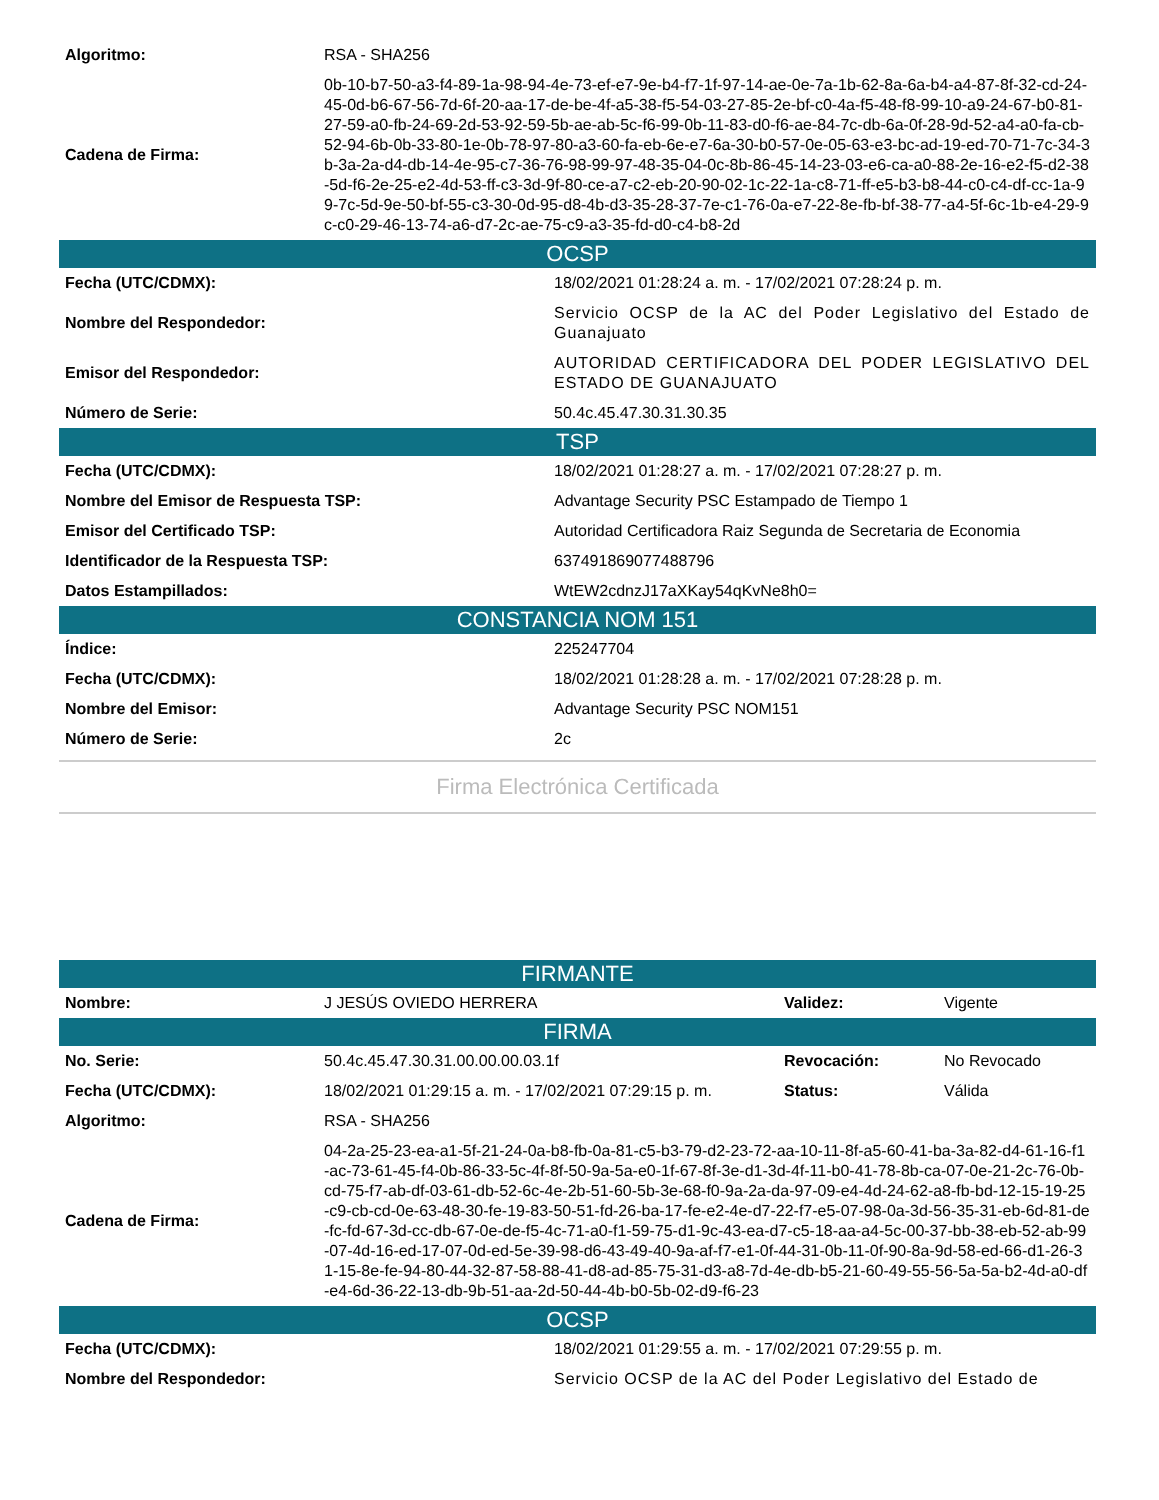| Algoritmo: | RSA - SHA256 |
| Cadena de Firma: | 0b-10-b7-50-a3-f4-89-1a-98-94-4e-73-ef-e7-9e-b4-f7-1f-97-14-ae-0e-7a-1b-62-8a-6a-b4-a4-87-8f-32-cd-24-45-0d-b6-67-56-7d-6f-20-aa-17-de-be-4f-a5-38-f5-54-03-27-85-2e-bf-c0-4a-f5-48-f8-99-10-a9-24-67-b0-81-27-59-a0-fb-24-69-2d-53-92-59-5b-ae-ab-5c-f6-99-0b-11-83-d0-f6-ae-84-7c-db-6a-0f-28-9d-52-a4-a0-fa-cb-52-94-6b-0b-33-80-1e-0b-78-97-80-a3-60-fa-eb-6e-e7-6a-30-b0-57-0e-05-63-e3-bc-ad-19-ed-70-71-7c-34-3b-3a-2a-d4-db-14-4e-95-c7-36-76-98-99-97-48-35-04-0c-8b-86-45-14-23-03-e6-ca-a0-88-2e-16-e2-f5-d2-38-5d-f6-2e-25-e2-4d-53-ff-c3-3d-9f-80-ce-a7-c2-eb-20-90-02-1c-22-1a-c8-71-ff-e5-b3-b8-44-c0-c4-df-cc-1a-99-7c-5d-9e-50-bf-55-c3-30-0d-95-d8-4b-d3-35-28-37-7e-c1-76-0a-e7-22-8e-fb-bf-38-77-a4-5f-6c-1b-e4-29-9c-c0-29-46-13-74-a6-d7-2c-ae-75-c9-a3-35-fd-d0-c4-b8-2d |
| OCSP | |
| Fecha (UTC/CDMX): | 18/02/2021 01:28:24 a. m. - 17/02/2021 07:28:24 p. m. |
| Nombre del Respondedor: | Servicio OCSP de la AC del Poder Legislativo del Estado de Guanajuato |
| Emisor del Respondedor: | AUTORIDAD CERTIFICADORA DEL PODER LEGISLATIVO DEL ESTADO DE GUANAJUATO |
| Número de Serie: | 50.4c.45.47.30.31.30.35 |
| TSP | |
| Fecha (UTC/CDMX): | 18/02/2021 01:28:27 a. m. - 17/02/2021 07:28:27 p. m. |
| Nombre del Emisor de Respuesta TSP: | Advantage Security PSC Estampado de Tiempo 1 |
| Emisor del Certificado TSP: | Autoridad Certificadora Raiz Segunda de Secretaria de Economia |
| Identificador de la Respuesta TSP: | 637491869077488796 |
| Datos Estampillados: | WtEW2cdnzJ17aXKay54qKvNe8h0= |
| CONSTANCIA NOM 151 | |
| Índice: | 225247704 |
| Fecha (UTC/CDMX): | 18/02/2021 01:28:28 a. m. - 17/02/2021 07:28:28 p. m. |
| Nombre del Emisor: | Advantage Security PSC NOM151 |
| Número de Serie: | 2c |
Firma Electrónica Certificada
| FIRMANTE | | | |
| Nombre: | J JESÚS OVIEDO HERRERA | Validez: | Vigente |
| FIRMA | | | |
| No. Serie: | 50.4c.45.47.30.31.00.00.00.03.1f | Revocación: | No Revocado |
| Fecha (UTC/CDMX): | 18/02/2021 01:29:15 a. m. - 17/02/2021 07:29:15 p. m. | Status: | Válida |
| Algoritmo: | RSA - SHA256 | | |
| Cadena de Firma: | 04-2a-25-23-ea-a1-5f-21-24-0a-b8-fb-0a-81-c5-b3-79-d2-23-72-aa-10-11-8f-a5-60-41-ba-3a-82-d4-61-16-f1-ac-73-61-45-f4-0b-86-33-5c-4f-8f-50-9a-5a-e0-1f-67-8f-3e-d1-3d-4f-11-b0-41-78-8b-ca-07-0e-21-2c-76-0b-cd-75-f7-ab-df-03-61-db-52-6c-4e-2b-51-60-5b-3e-68-f0-9a-2a-da-97-09-e4-4d-24-62-a8-fb-bd-12-15-19-25-c9-cb-cd-0e-63-48-30-fe-19-83-50-51-fd-26-ba-17-fe-e2-4e-d7-22-f7-e5-07-98-0a-3d-56-35-31-eb-6d-81-de-fc-fd-67-3d-cc-db-67-0e-de-f5-4c-71-a0-f1-59-75-d1-9c-43-ea-d7-c5-18-aa-a4-5c-00-37-bb-38-eb-52-ab-99-07-4d-16-ed-17-07-0d-ed-5e-39-98-d6-43-49-40-9a-af-f7-e1-0f-44-31-0b-11-0f-90-8a-9d-58-ed-66-d1-26-31-15-8e-fe-94-80-44-32-87-58-88-41-d8-ad-85-75-31-d3-a8-7d-4e-db-b5-21-60-49-55-56-5a-5a-b2-4d-a0-df-e4-6d-36-22-13-db-9b-51-aa-2d-50-44-4b-b0-5b-02-d9-f6-23 | | |
| OCSP | |
| Fecha (UTC/CDMX): | 18/02/2021 01:29:55 a. m. - 17/02/2021 07:29:55 p. m. |
| Nombre del Respondedor: | Servicio OCSP de la AC del Poder Legislativo del Estado de |